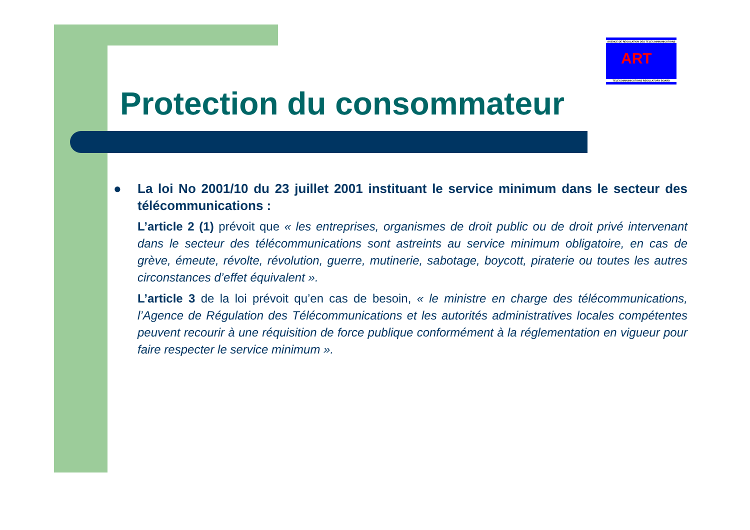AGENCE DE REGULATION DES TELECOMMUNICATIONS
ART
TELECOMMUNICATIONS REGULATORY BOARD
Protection du consommateur
●
La loi No 2001/10 du 23 juillet 2001 instituant le service minimum dans le secteur des télécommunications :
L’article 2 (1) prévoit que « les entreprises, organismes de droit public ou de droit privé intervenant dans le secteur des télécommunications sont astreints au service minimum obligatoire, en cas de grève, émeute, révolte, révolution, guerre, mutinerie, sabotage, boycott, piraterie ou toutes les autres circonstances d’effet équivalent ».
L’article 3 de la loi prévoit qu’en cas de besoin, « le ministre en charge des télécommunications, l’Agence de Régulation des Télécommunications et les autorités administratives locales compétentes peuvent recourir à une réquisition de force publique conformément à la réglementation en vigueur pour faire respecter le service minimum ».